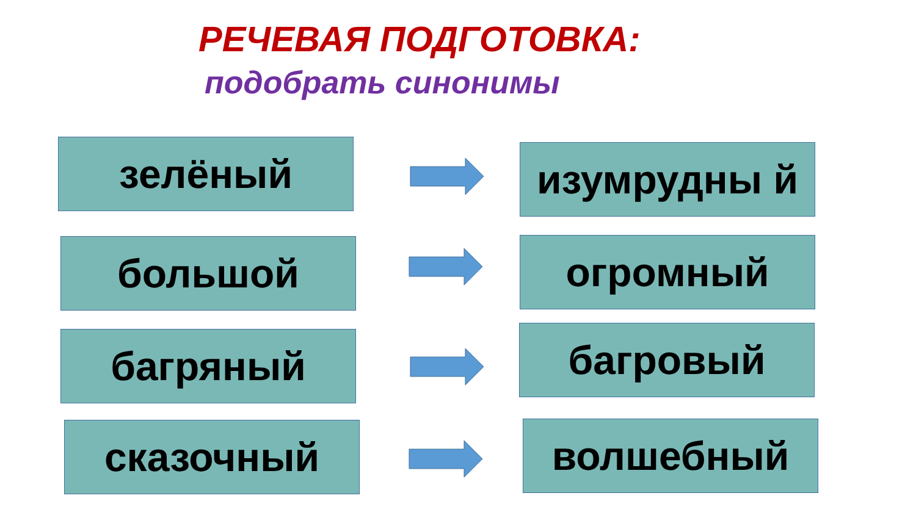РЕЧЕВАЯ ПОДГОТОВКА:
подобрать синонимы
зелёный изумрудны й
большой огромный
багряный багровый
сказочный волшебный